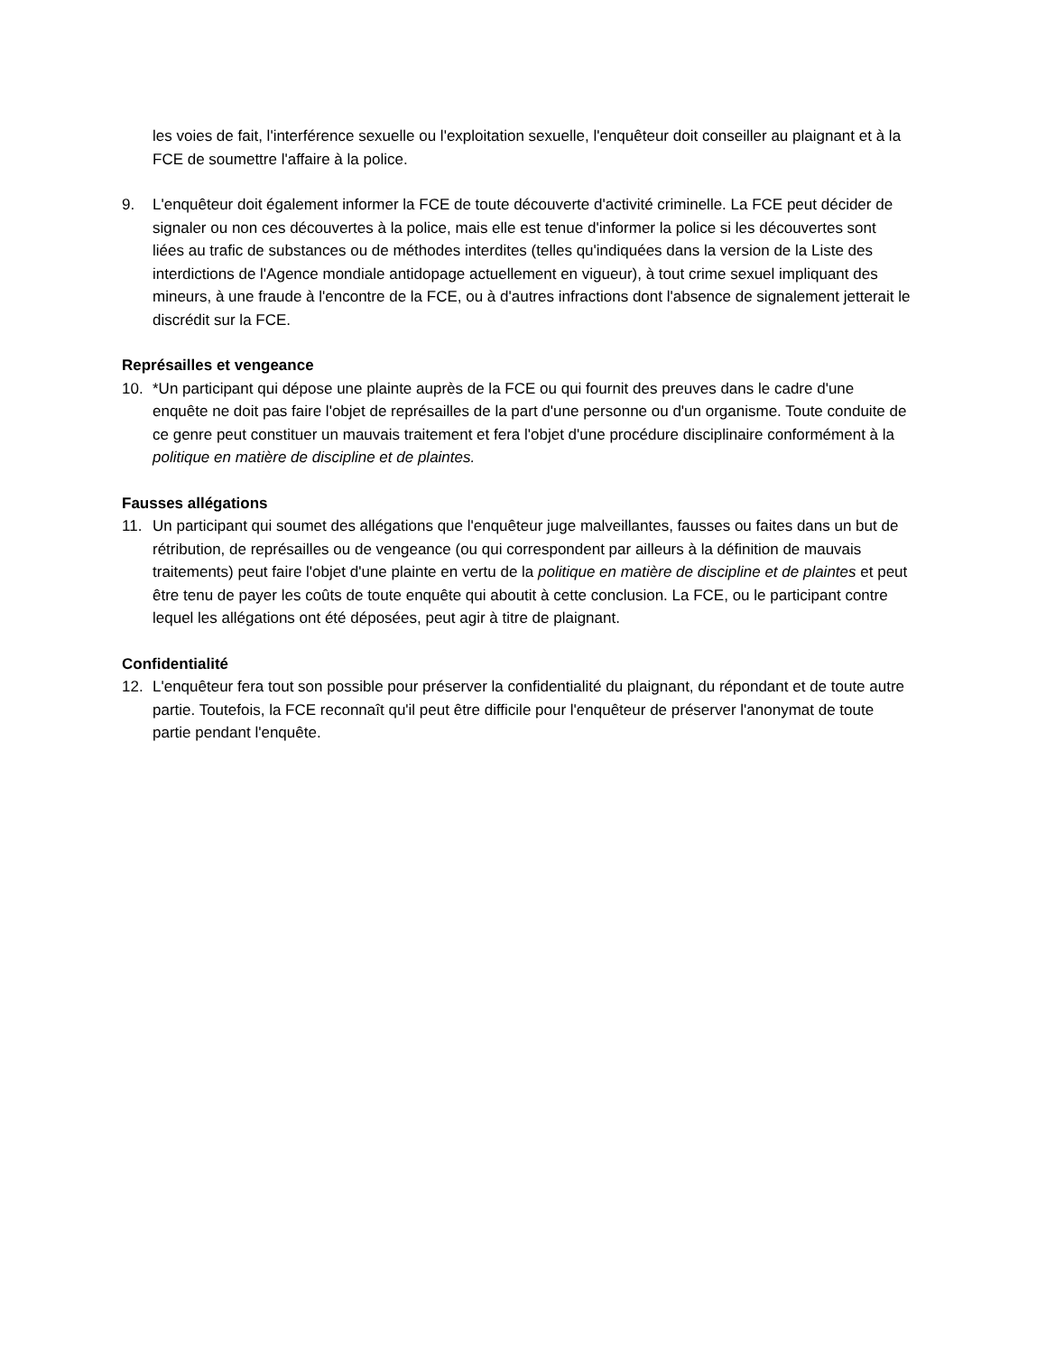les voies de fait, l'interférence sexuelle ou l'exploitation sexuelle, l'enquêteur doit conseiller au plaignant et à la FCE de soumettre l'affaire à la police.
9. L'enquêteur doit également informer la FCE de toute découverte d'activité criminelle. La FCE peut décider de signaler ou non ces découvertes à la police, mais elle est tenue d'informer la police si les découvertes sont liées au trafic de substances ou de méthodes interdites (telles qu'indiquées dans la version de la Liste des interdictions de l'Agence mondiale antidopage actuellement en vigueur), à tout crime sexuel impliquant des mineurs, à une fraude à l'encontre de la FCE, ou à d'autres infractions dont l'absence de signalement jetterait le discrédit sur la FCE.
Représailles et vengeance
10. *Un participant qui dépose une plainte auprès de la FCE ou qui fournit des preuves dans le cadre d'une enquête ne doit pas faire l'objet de représailles de la part d'une personne ou d'un organisme. Toute conduite de ce genre peut constituer un mauvais traitement et fera l'objet d'une procédure disciplinaire conformément à la politique en matière de discipline et de plaintes.
Fausses allégations
11. Un participant qui soumet des allégations que l'enquêteur juge malveillantes, fausses ou faites dans un but de rétribution, de représailles ou de vengeance (ou qui correspondent par ailleurs à la définition de mauvais traitements) peut faire l'objet d'une plainte en vertu de la politique en matière de discipline et de plaintes et peut être tenu de payer les coûts de toute enquête qui aboutit à cette conclusion. La FCE, ou le participant contre lequel les allégations ont été déposées, peut agir à titre de plaignant.
Confidentialité
12. L'enquêteur fera tout son possible pour préserver la confidentialité du plaignant, du répondant et de toute autre partie. Toutefois, la FCE reconnaît qu'il peut être difficile pour l'enquêteur de préserver l'anonymat de toute partie pendant l'enquête.